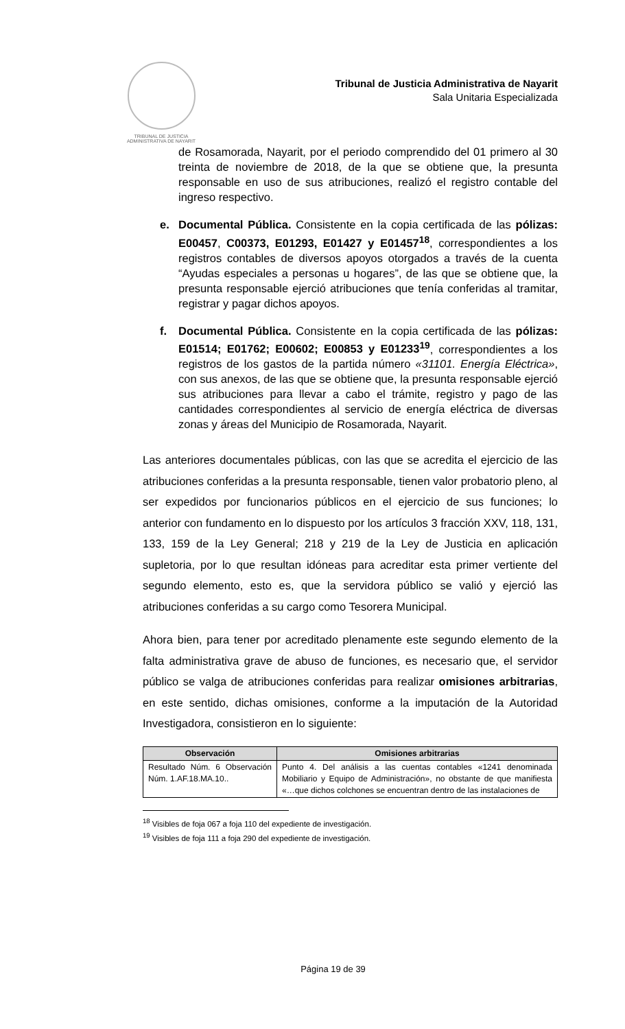TRIBUNAL DE JUSTICIA
ADMINISTRATIVA DE NAYARIT
Tribunal de Justicia Administrativa de Nayarit
Sala Unitaria Especializada
de Rosamorada, Nayarit, por el periodo comprendido del 01 primero al 30 treinta de noviembre de 2018, de la que se obtiene que, la presunta responsable en uso de sus atribuciones, realizó el registro contable del ingreso respectivo.
e. Documental Pública. Consistente en la copia certificada de las pólizas: E00457, C00373, E01293, E01427 y E01457<sup>18</sup>, correspondientes a los registros contables de diversos apoyos otorgados a través de la cuenta “Ayudas especiales a personas u hogares”, de las que se obtiene que, la presunta responsable ejerció atribuciones que tenía conferidas al tramitar, registrar y pagar dichos apoyos.
f. Documental Pública. Consistente en la copia certificada de las pólizas: E01514; E01762; E00602; E00853 y E01233<sup>19</sup>, correspondientes a los registros de los gastos de la partida número «31101. Energía Eléctrica», con sus anexos, de las que se obtiene que, la presunta responsable ejerció sus atribuciones para llevar a cabo el trámite, registro y pago de las cantidades correspondientes al servicio de energía eléctrica de diversas zonas y áreas del Municipio de Rosamorada, Nayarit.
Las anteriores documentales públicas, con las que se acredita el ejercicio de las atribuciones conferidas a la presunta responsable, tienen valor probatorio pleno, al ser expedidos por funcionarios públicos en el ejercicio de sus funciones; lo anterior con fundamento en lo dispuesto por los artículos 3 fracción XXV, 118, 131, 133, 159 de la Ley General; 218 y 219 de la Ley de Justicia en aplicación supletoria, por lo que resultan idóneas para acreditar esta primer vertiente del segundo elemento, esto es, que la servidora público se valió y ejerció las atribuciones conferidas a su cargo como Tesorera Municipal.
Ahora bien, para tener por acreditado plenamente este segundo elemento de la falta administrativa grave de abuso de funciones, es necesario que, el servidor público se valga de atribuciones conferidas para realizar omisiones arbitrarias, en este sentido, dichas omisiones, conforme a la imputación de la Autoridad Investigadora, consistieron en lo siguiente:
| Observación | Omisiones arbitrarias |
| --- | --- |
| Resultado Núm. 6 Observación Núm. 1.AF.18.MA.10.. | Punto 4. Del análisis a las cuentas contables «1241 denominada Mobiliario y Equipo de Administración», no obstante de que manifiesta «…que dichos colchones se encuentran dentro de las instalaciones de |
<sup>18</sup> Visibles de foja 067 a foja 110 del expediente de investigación.
<sup>19</sup> Visibles de foja 111 a foja 290 del expediente de investigación.
Página 19 de 39